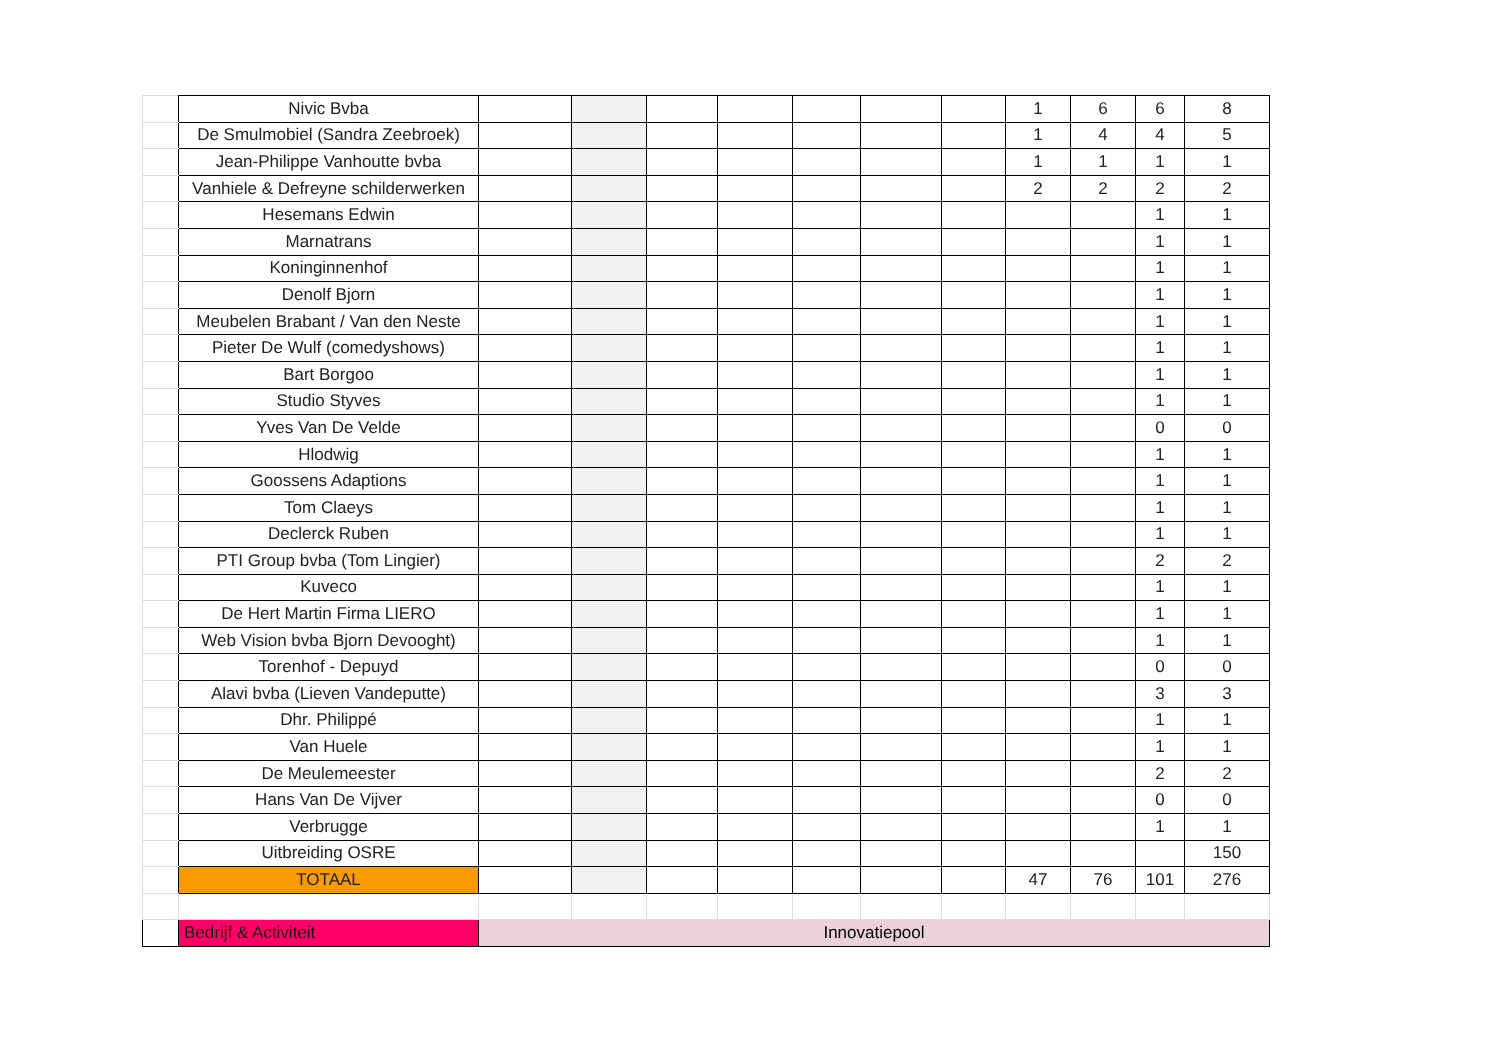| | Nivic Bvba | | | | | | | | 1 | 6 | 6 | 8 |
| | De Smulmobiel (Sandra Zeebroek) | | | | | | | | 1 | 4 | 4 | 5 |
| | Jean-Philippe Vanhoutte bvba | | | | | | | | 1 | 1 | 1 | 1 |
| | Vanhiele & Defreyne schilderwerken | | | | | | | | 2 | 2 | 2 | 2 |
| | Hesemans Edwin | | | | | | | | | | 1 | 1 |
| | Marnatrans | | | | | | | | | | 1 | 1 |
| | Koninginnenhof | | | | | | | | | | 1 | 1 |
| | Denolf Bjorn | | | | | | | | | | 1 | 1 |
| | Meubelen Brabant / Van den Neste | | | | | | | | | | 1 | 1 |
| | Pieter De Wulf (comedyshows) | | | | | | | | | | 1 | 1 |
| | Bart Borgoo | | | | | | | | | | 1 | 1 |
| | Studio Styves | | | | | | | | | | 1 | 1 |
| | Yves Van De Velde | | | | | | | | | | 0 | 0 |
| | Hlodwig | | | | | | | | | | 1 | 1 |
| | Goossens Adaptions | | | | | | | | | | 1 | 1 |
| | Tom Claeys | | | | | | | | | | 1 | 1 |
| | Declerck Ruben | | | | | | | | | | 1 | 1 |
| | PTI Group bvba (Tom Lingier) | | | | | | | | | | 2 | 2 |
| | Kuveco | | | | | | | | | | 1 | 1 |
| | De Hert Martin Firma LIERO | | | | | | | | | | 1 | 1 |
| | Web Vision bvba Bjorn Devooght) | | | | | | | | | | 1 | 1 |
| | Torenhof - Depuyd | | | | | | | | | | 0 | 0 |
| | Alavi bvba (Lieven Vandeputte) | | | | | | | | | | 3 | 3 |
| | Dhr. Philippé | | | | | | | | | | 1 | 1 |
| | Van Huele | | | | | | | | | | 1 | 1 |
| | De Meulemeester | | | | | | | | | | 2 | 2 |
| | Hans Van De Vijver | | | | | | | | | | 0 | 0 |
| | Verbrugge | | | | | | | | | | 1 | 1 |
| | Uitbreiding OSRE | | | | | | | | | | | 150 |
| | TOTAAL | | | | | | | | 47 | 76 | 101 | 276 |
| | Bedrijf & Activiteit | Innovatiepool | | | | | | | | | | |